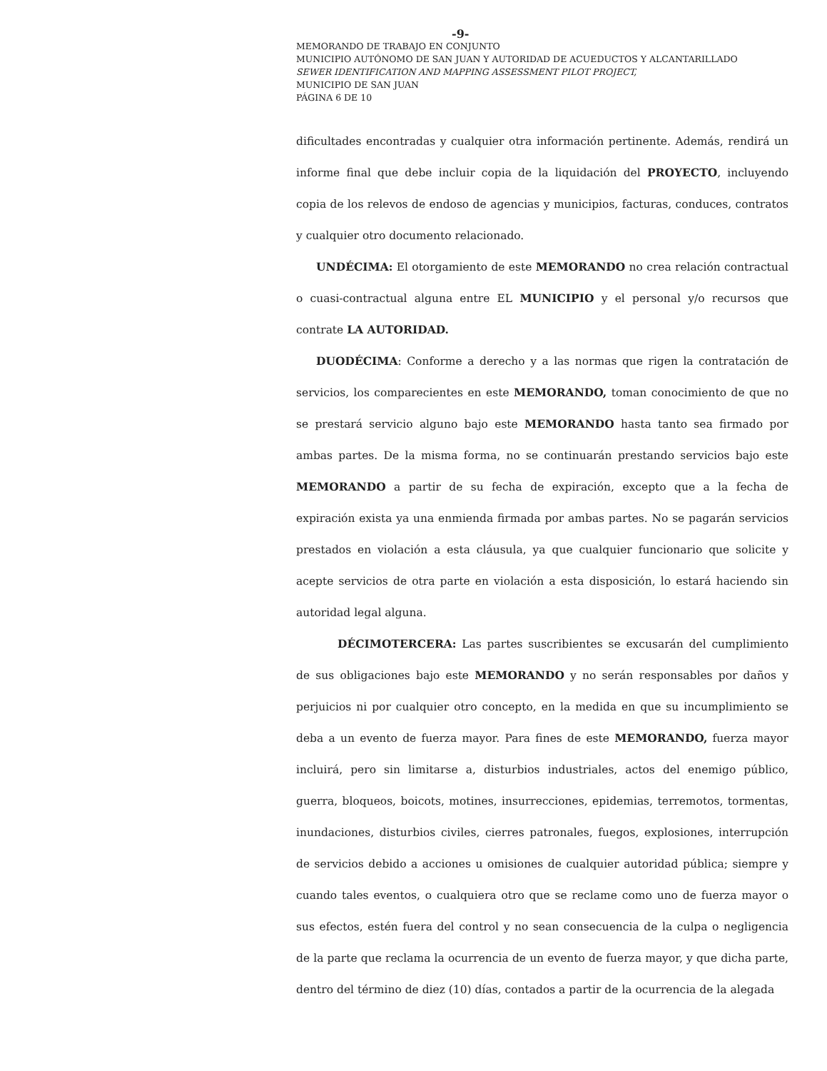-9-
MEMORANDO DE TRABAJO EN CONJUNTO
MUNICIPIO AUTÓNOMO DE SAN JUAN Y AUTORIDAD DE ACUEDUCTOS Y ALCANTARILLADO
SEWER IDENTIFICATION AND MAPPING ASSESSMENT PILOT PROJECT,
MUNICIPIO DE SAN JUAN
PÁGINA 6 DE 10
dificultades encontradas y cualquier otra información pertinente. Además, rendirá un informe final que debe incluir copia de la liquidación del PROYECTO, incluyendo copia de los relevos de endoso de agencias y municipios, facturas, conduces, contratos y cualquier otro documento relacionado.
UNDÉCIMA: El otorgamiento de este MEMORANDO no crea relación contractual o cuasi-contractual alguna entre EL MUNICIPIO y el personal y/o recursos que contrate LA AUTORIDAD.
DUODÉCIMA: Conforme a derecho y a las normas que rigen la contratación de servicios, los comparecientes en este MEMORANDO, toman conocimiento de que no se prestará servicio alguno bajo este MEMORANDO hasta tanto sea firmado por ambas partes. De la misma forma, no se continuarán prestando servicios bajo este MEMORANDO a partir de su fecha de expiración, excepto que a la fecha de expiración exista ya una enmienda firmada por ambas partes. No se pagarán servicios prestados en violación a esta cláusula, ya que cualquier funcionario que solicite y acepte servicios de otra parte en violación a esta disposición, lo estará haciendo sin autoridad legal alguna.
DÉCIMOTERCERA: Las partes suscribientes se excusarán del cumplimiento de sus obligaciones bajo este MEMORANDO y no serán responsables por daños y perjuicios ni por cualquier otro concepto, en la medida en que su incumplimiento se deba a un evento de fuerza mayor. Para fines de este MEMORANDO, fuerza mayor incluirá, pero sin limitarse a, disturbios industriales, actos del enemigo público, guerra, bloqueos, boicots, motines, insurrecciones, epidemias, terremotos, tormentas, inundaciones, disturbios civiles, cierres patronales, fuegos, explosiones, interrupción de servicios debido a acciones u omisiones de cualquier autoridad pública; siempre y cuando tales eventos, o cualquiera otro que se reclame como uno de fuerza mayor o sus efectos, estén fuera del control y no sean consecuencia de la culpa o negligencia de la parte que reclama la ocurrencia de un evento de fuerza mayor, y que dicha parte, dentro del término de diez (10) días, contados a partir de la ocurrencia de la alegada